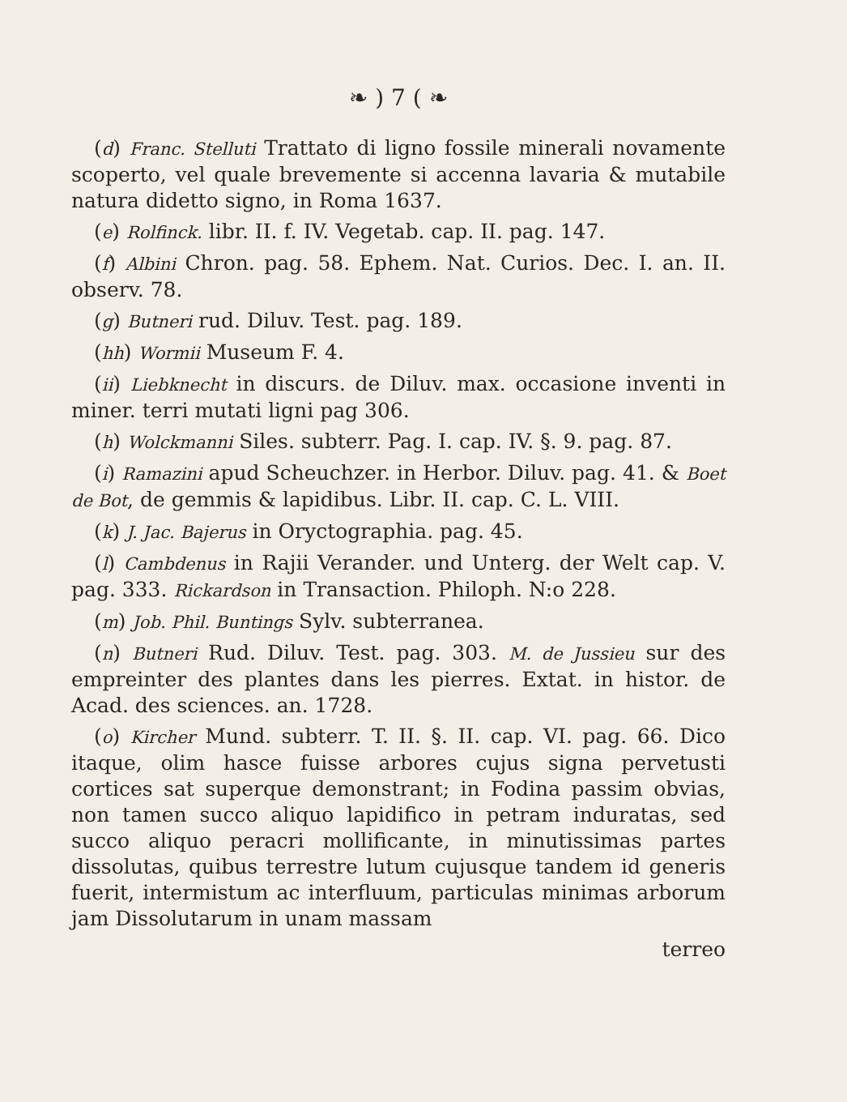❧ ) 7 ( ❧
(d) Franc. Stelluti Trattato di ligno fossile minerali novamente scoperto, vel quale brevemente si accenna lavaria & mutabile natura didetto signo, in Roma 1637.
(e) Rolfinck. libr. II. f. IV. Vegetab. cap. II. pag. 147.
(f) Albini Chron. pag. 58. Ephem. Nat. Curios. Dec. I. an. II. observ. 78.
(g) Butneri rud. Diluv. Test. pag. 189.
(hh) Wormii Museum F. 4.
(ii) Liebknecht in discurs. de Diluv. max. occasione inventi in miner. terri mutati ligni pag 306.
(h) Wolckmanni Siles. subterr. Pag. I. cap. IV. §. 9. pag. 87.
(i) Ramazini apud Scheuchzer. in Herbor. Diluv. pag. 41. & Boet de Bot, de gemmis & lapidibus. Libr. II. cap. C. L. VIII.
(k) J. Jac. Bajerus in Oryctographia. pag. 45.
(l) Cambdenus in Rajii Verander. und Unterg. der Welt cap. V. pag. 333. Rickardson in Transaction. Philoph. N:o 228.
(m) Job. Phil. Buntings Sylv. subterranea.
(n) Butneri Rud. Diluv. Test. pag. 303. M. de Jussieu sur des empreinter des plantes dans les pierres. Extat. in histor. de Acad. des sciences. an. 1728.
(o) Kircher Mund. subterr. T. II. §. II. cap. VI. pag. 66. Dico itaque, olim hasce fuisse arbores cujus signa pervetusti cortices sat superque demonstrant; in Fodina passim obvias, non tamen succo aliquo lapidifico in petram induratas, sed succo aliquo peracri mollificante, in minutissimas partes dissolutas, quibus terrestre lutum cujusque tandem id generis fuerit, intermistum ac interfluum, particulas minimas arborum jam Dissolutarum in unam massam
terreo